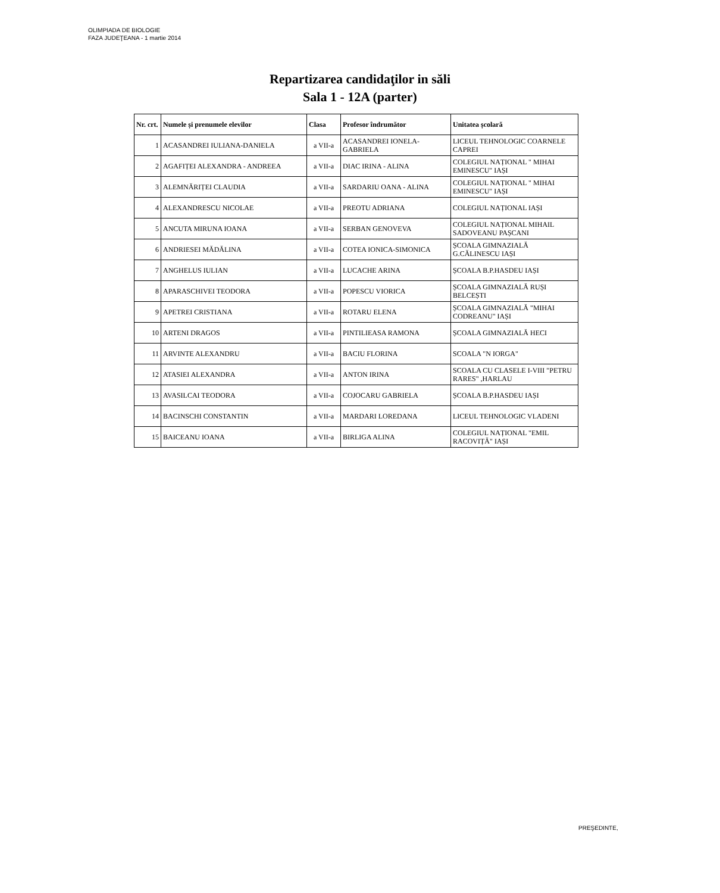OLIMPIADA DE BIOLOGIE
FAZA JUDEŢEANA - 1 martie 2014
Repartizarea candidaţilor in săli
Sala 1 - 12A (parter)
| Nr. crt. | Numele și prenumele elevilor | Clasa | Profesor îndrumător | Unitatea școlară |
| --- | --- | --- | --- | --- |
| 1 | ACASANDREI IULIANA-DANIELA | a VII-a | ACASANDREI IONELA-GABRIELA | LICEUL TEHNOLOGIC COARNELE CAPREI |
| 2 | AGAFIȚEI ALEXANDRA - ANDREEA | a VII-a | DIAC IRINA - ALINA | COLEGIUL NAȚIONAL " MIHAI EMINESCU" IAȘI |
| 3 | ALEMNĂRIȚEI CLAUDIA | a VII-a | SARDARIU OANA - ALINA | COLEGIUL NAȚIONAL " MIHAI EMINESCU" IAȘI |
| 4 | ALEXANDRESCU NICOLAE | a VII-a | PREOTU ADRIANA | COLEGIUL NAȚIONAL IAȘI |
| 5 | ANCUTA MIRUNA IOANA | a VII-a | SERBAN GENOVEVA | COLEGIUL NAȚIONAL MIHAIL SADOVEANU PAȘCANI |
| 6 | ANDRIESEI MĂDĂLINA | a VII-a | COTEA IONICA-SIMONICA | ȘCOALA GIMNAZIALĂ G.CĂLINESCU IAȘI |
| 7 | ANGHELUS IULIAN | a VII-a | LUCACHE ARINA | ȘCOALA B.P.HASDEU IAȘI |
| 8 | APARASCHIVEI TEODORA | a VII-a | POPESCU VIORICA | ȘCOALA GIMNAZIALĂ RUȘI BELCEȘTI |
| 9 | APETREI CRISTIANA | a VII-a | ROTARU ELENA | ȘCOALA GIMNAZIALĂ "MIHAI CODREANU" IAȘI |
| 10 | ARTENI DRAGOS | a VII-a | PINTILIEASA RAMONA | ȘCOALA GIMNAZIALĂ HECI |
| 11 | ARVINTE ALEXANDRU | a VII-a | BACIU FLORINA | SCOALA "N IORGA" |
| 12 | ATASIEI ALEXANDRA | a VII-a | ANTON IRINA | SCOALA CU CLASELE I-VIII "PETRU RARES" ,HARLAU |
| 13 | AVASILCAI TEODORA | a VII-a | COJOCARU GABRIELA | ȘCOALA B.P.HASDEU IAȘI |
| 14 | BACINSCHI CONSTANTIN | a VII-a | MARDARI LOREDANA | LICEUL TEHNOLOGIC VLADENI |
| 15 | BAICEANU IOANA | a VII-a | BIRLIGA ALINA | COLEGIUL NAȚIONAL "EMIL RACOVIȚĂ" IAȘI |
PREŞEDINTE,